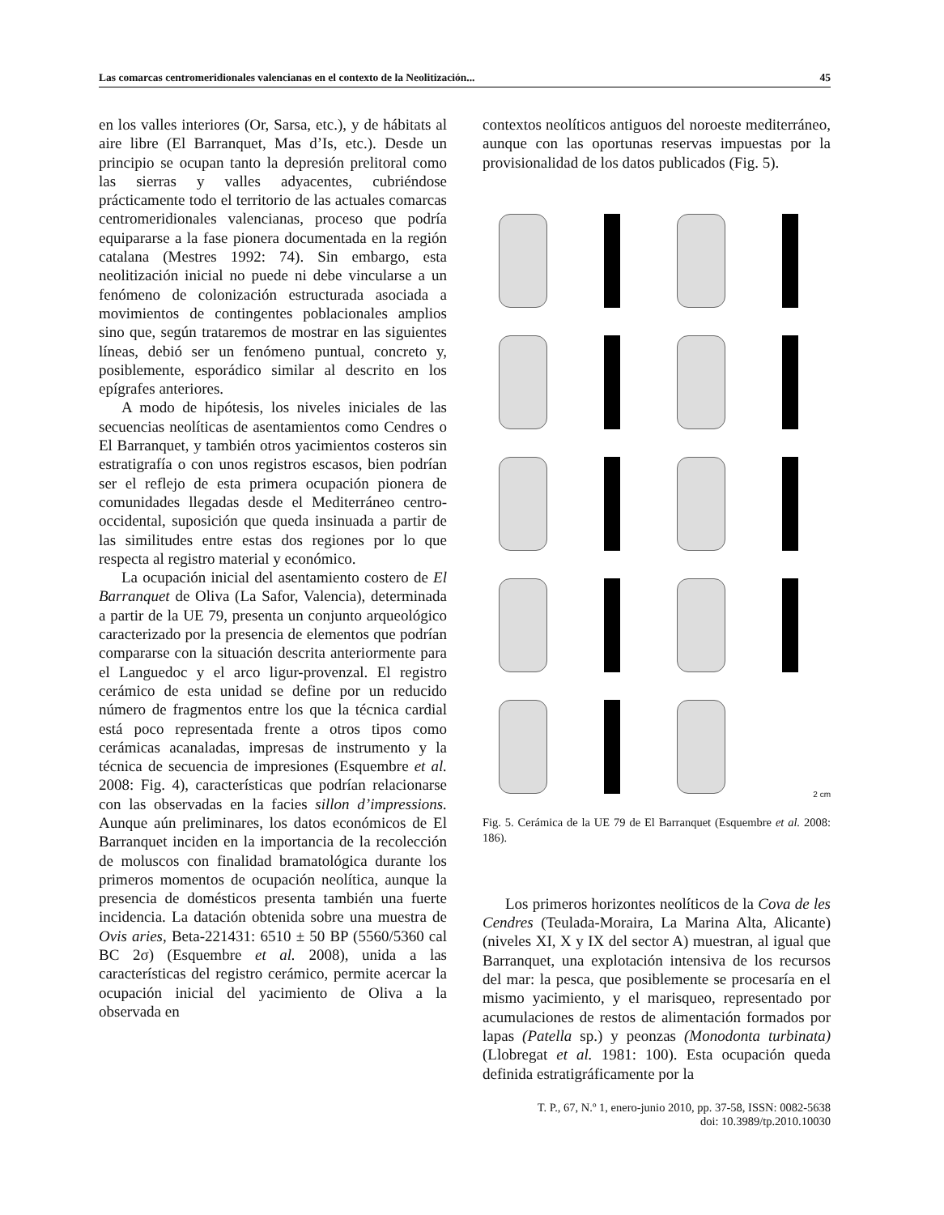Las comarcas centromeridionales valencianas en el contexto de la Neolitización... 45
en los valles interiores (Or, Sarsa, etc.), y de hábitats al aire libre (El Barranquet, Mas d’Is, etc.). Desde un principio se ocupan tanto la depresión prelitoral como las sierras y valles adyacentes, cubriéndose prácticamente todo el territorio de las actuales comarcas centromeridionales valencianas, proceso que podría equipararse a la fase pionera documentada en la región catalana (Mestres 1992: 74). Sin embargo, esta neolitización inicial no puede ni debe vincularse a un fenómeno de colonización estructurada asociada a movimientos de contingentes poblacionales amplios sino que, según trataremos de mostrar en las siguientes líneas, debió ser un fenómeno puntual, concreto y, posiblemente, esporádico similar al descrito en los epígrafes anteriores.
A modo de hipótesis, los niveles iniciales de las secuencias neolíticas de asentamientos como Cendres o El Barranquet, y también otros yacimientos costeros sin estratigrafía o con unos registros escasos, bien podrían ser el reflejo de esta primera ocupación pionera de comunidades llegadas desde el Mediterráneo centro-occidental, suposición que queda insinuada a partir de las similitudes entre estas dos regiones por lo que respecta al registro material y económico.
La ocupación inicial del asentamiento costero de El Barranquet de Oliva (La Safor, Valencia), determinada a partir de la UE 79, presenta un conjunto arqueológico caracterizado por la presencia de elementos que podrían compararse con la situación descrita anteriormente para el Languedoc y el arco ligur-provenzal. El registro cerámico de esta unidad se define por un reducido número de fragmentos entre los que la técnica cardial está poco representada frente a otros tipos como cerámicas acanaladas, impresas de instrumento y la técnica de secuencia de impresiones (Esquembre et al. 2008: Fig. 4), características que podrían relacionarse con las observadas en la facies sillon d’impressions. Aunque aún preliminares, los datos económicos de El Barranquet inciden en la importancia de la recolección de moluscos con finalidad bramatológica durante los primeros momentos de ocupación neolítica, aunque la presencia de domésticos presenta también una fuerte incidencia. La datación obtenida sobre una muestra de Ovis aries, Beta-221431: 6510 ± 50 BP (5560/5360 cal BC 2σ) (Esquembre et al. 2008), unida a las características del registro cerámico, permite acercar la ocupación inicial del yacimiento de Oliva a la observada en
contextos neolíticos antiguos del noroeste mediterráneo, aunque con las oportunas reservas impuestas por la provisionalidad de los datos publicados (Fig. 5).
2 cm
Fig. 5. Cerámica de la UE 79 de El Barranquet (Esquembre et al. 2008: 186).
Los primeros horizontes neolíticos de la Cova de les Cendres (Teulada-Moraira, La Marina Alta, Alicante) (niveles XI, X y IX del sector A) muestran, al igual que Barranquet, una explotación intensiva de los recursos del mar: la pesca, que posiblemente se procesaría en el mismo yacimiento, y el marisqueo, representado por acumulaciones de restos de alimentación formados por lapas (Patella sp.) y peonzas (Monodonta turbinata) (Llobregat et al. 1981: 100). Esta ocupación queda definida estratigráficamente por la
T. P., 67, N.º 1, enero-junio 2010, pp. 37-58, ISSN: 0082-5638
doi: 10.3989/tp.2010.10030